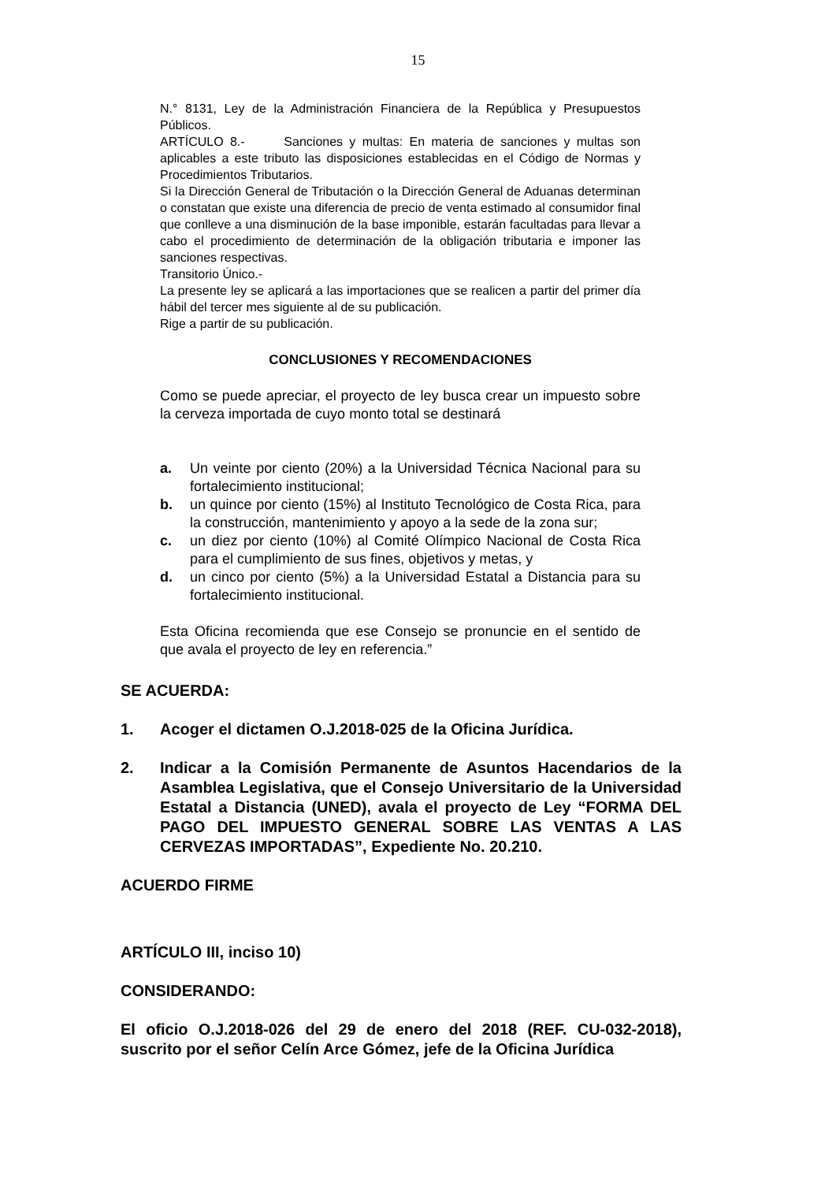15
N.° 8131, Ley de la Administración Financiera de la República y Presupuestos Públicos.
ARTÍCULO 8.- Sanciones y multas: En materia de sanciones y multas son aplicables a este tributo las disposiciones establecidas en el Código de Normas y Procedimientos Tributarios.
Si la Dirección General de Tributación o la Dirección General de Aduanas determinan o constatan que existe una diferencia de precio de venta estimado al consumidor final que conlleve a una disminución de la base imponible, estarán facultadas para llevar a cabo el procedimiento de determinación de la obligación tributaria e imponer las sanciones respectivas.
Transitorio Único.-
La presente ley se aplicará a las importaciones que se realicen a partir del primer día hábil del tercer mes siguiente al de su publicación.
Rige a partir de su publicación.
CONCLUSIONES Y RECOMENDACIONES
Como se puede apreciar, el proyecto de ley busca crear un impuesto sobre la cerveza importada de cuyo monto total se destinará
a. Un veinte por ciento (20%) a la Universidad Técnica Nacional para su fortalecimiento institucional;
b. un quince por ciento (15%) al Instituto Tecnológico de Costa Rica, para la construcción, mantenimiento y apoyo a la sede de la zona sur;
c. un diez por ciento (10%) al Comité Olímpico Nacional de Costa Rica para el cumplimiento de sus fines, objetivos y metas, y
d. un cinco por ciento (5%) a la Universidad Estatal a Distancia para su fortalecimiento institucional.
Esta Oficina recomienda que ese Consejo se pronuncie en el sentido de que avala el proyecto de ley en referencia.”
SE ACUERDA:
1. Acoger el dictamen O.J.2018-025 de la Oficina Jurídica.
2. Indicar a la Comisión Permanente de Asuntos Hacendarios de la Asamblea Legislativa, que el Consejo Universitario de la Universidad Estatal a Distancia (UNED), avala el proyecto de Ley “FORMA DEL PAGO DEL IMPUESTO GENERAL SOBRE LAS VENTAS A LAS CERVEZAS IMPORTADAS”, Expediente No. 20.210.
ACUERDO FIRME
ARTÍCULO III, inciso 10)
CONSIDERANDO:
El oficio O.J.2018-026 del 29 de enero del 2018 (REF. CU-032-2018), suscrito por el señor Celín Arce Gómez, jefe de la Oficina Jurídica